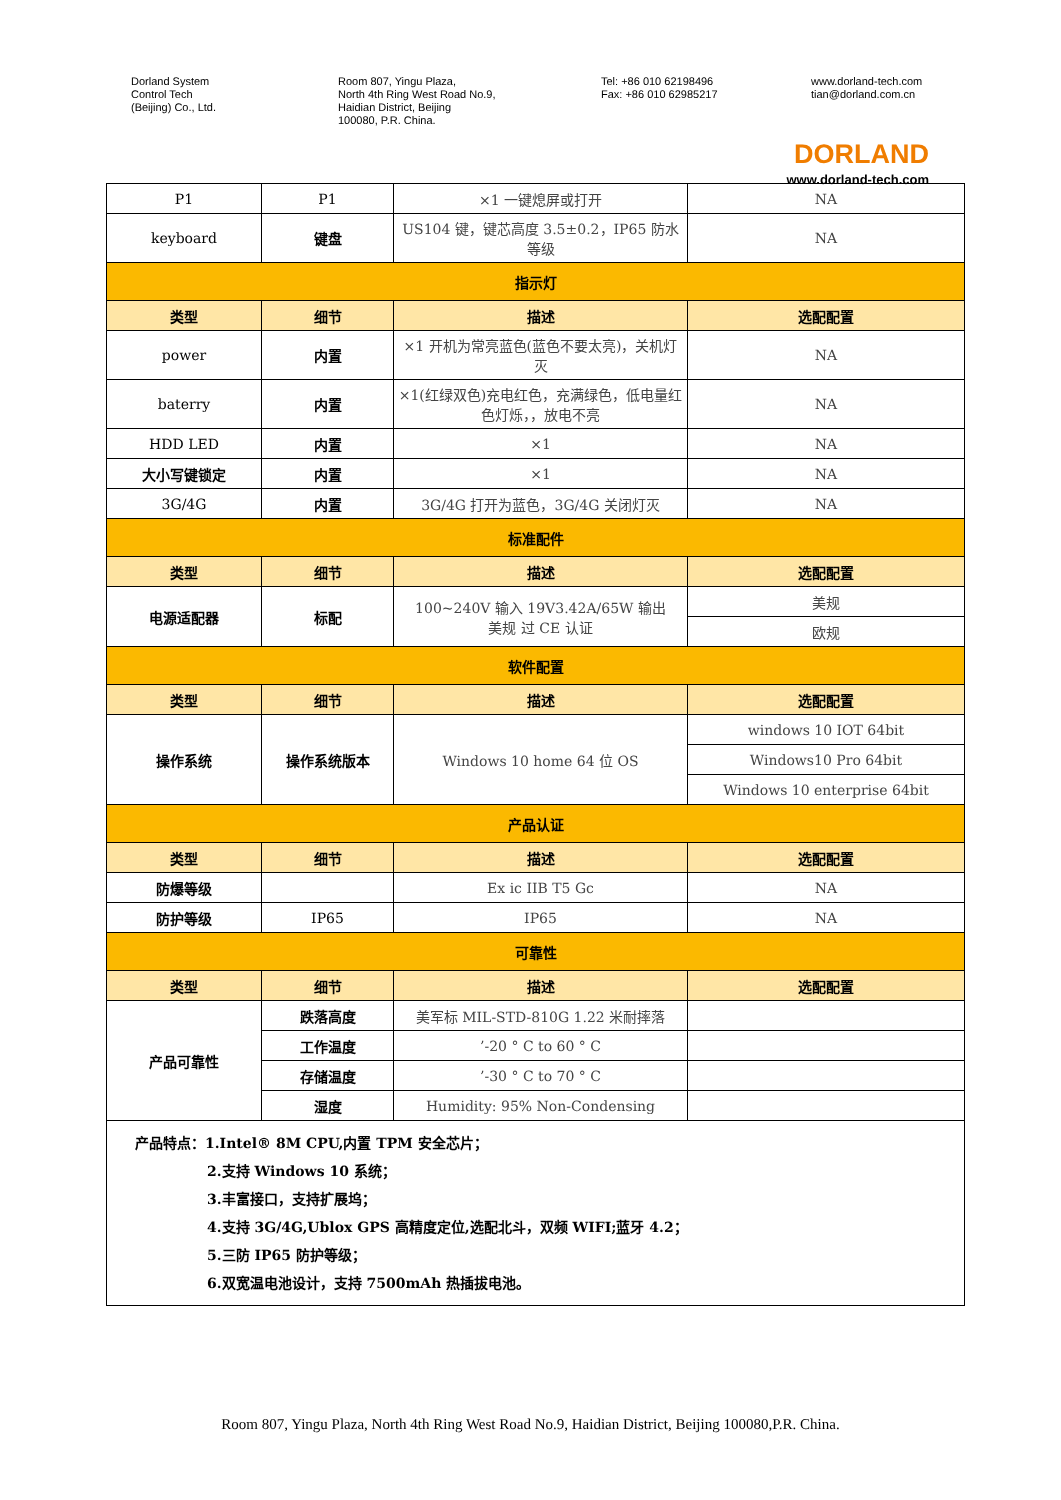Dorland System
Control Tech
(Beijing) Co., Ltd.
Room 807, Yingu Plaza,
North 4th Ring West Road No.9,
Haidian District, Beijing
100080, P.R. China.
Tel: +86 010 62198496
Fax: +86 010 62985217
www.dorland-tech.com
tian@dorland.com.cn
DORLAND
www.dorland-tech.com
| P1 | P1 | ×1 一键熄屏或打开 | NA |
| keyboard | 键盘 | US104 键，键芯高度 3.5±0.2，IP65 防水等级 | NA |
| 指示灯 | | | |
| 类型 | 细节 | 描述 | 选配配置 |
| power | 内置 | ×1 开机为常亮蓝色(蓝色不要太亮)，关机灯灭 | NA |
| baterry | 内置 | ×1(红绿双色)充电红色，充满绿色，低电量红色灯烁，，放电不亮 | NA |
| HDD LED | 内置 | ×1 | NA |
| 大小写键锁定 | 内置 | ×1 | NA |
| 3G/4G | 内置 | 3G/4G 打开为蓝色，3G/4G 关闭灯灭 | NA |
| 标准配件 | | | |
| 类型 | 细节 | 描述 | 选配配置 |
| 电源适配器 | 标配 | 100~240V 输入 19V3.42A/65W 输出 美规 过 CE 认证 | 美规 |
| | | | 欧规 |
| 软件配置 | | | |
| 类型 | 细节 | 描述 | 选配配置 |
| 操作系统 | 操作系统版本 | Windows 10 home 64 位 OS | windows 10 IOT 64bit |
| | | | Windows10 Pro 64bit |
| | | | Windows 10 enterprise 64bit |
| 产品认证 | | | |
| 类型 | 细节 | 描述 | 选配配置 |
| 防爆等级 | | Ex ic IIB T5 Gc | NA |
| 防护等级 | IP65 | IP65 | NA |
| 可靠性 | | | |
| 类型 | 细节 | 描述 | 选配配置 |
| 产品可靠性 | 跌落高度 | 美军标 MIL-STD-810G 1.22 米耐摔落 | |
| | 工作温度 | ’-20 ° C to 60 ° C | |
| | 存储温度 | ’-30 ° C to 70 ° C | |
| | 湿度 | Humidity: 95% Non-Condensing | |
| 产品特点：1.Intel® 8M CPU,内置 TPM 安全芯片； 2.支持 Windows 10 系统； 3.丰富接口，支持扩展坞； 4.支持 3G/4G,Ublox GPS 高精度定位,选配北斗，双频 WIFI;蓝牙 4.2； 5.三防 IP65 防护等级； 6.双宽温电池设计，支持 7500mAh 热插拔电池。 | | | |
Room 807, Yingu Plaza, North 4th Ring West Road No.9, Haidian District, Beijing 100080,P.R. China.